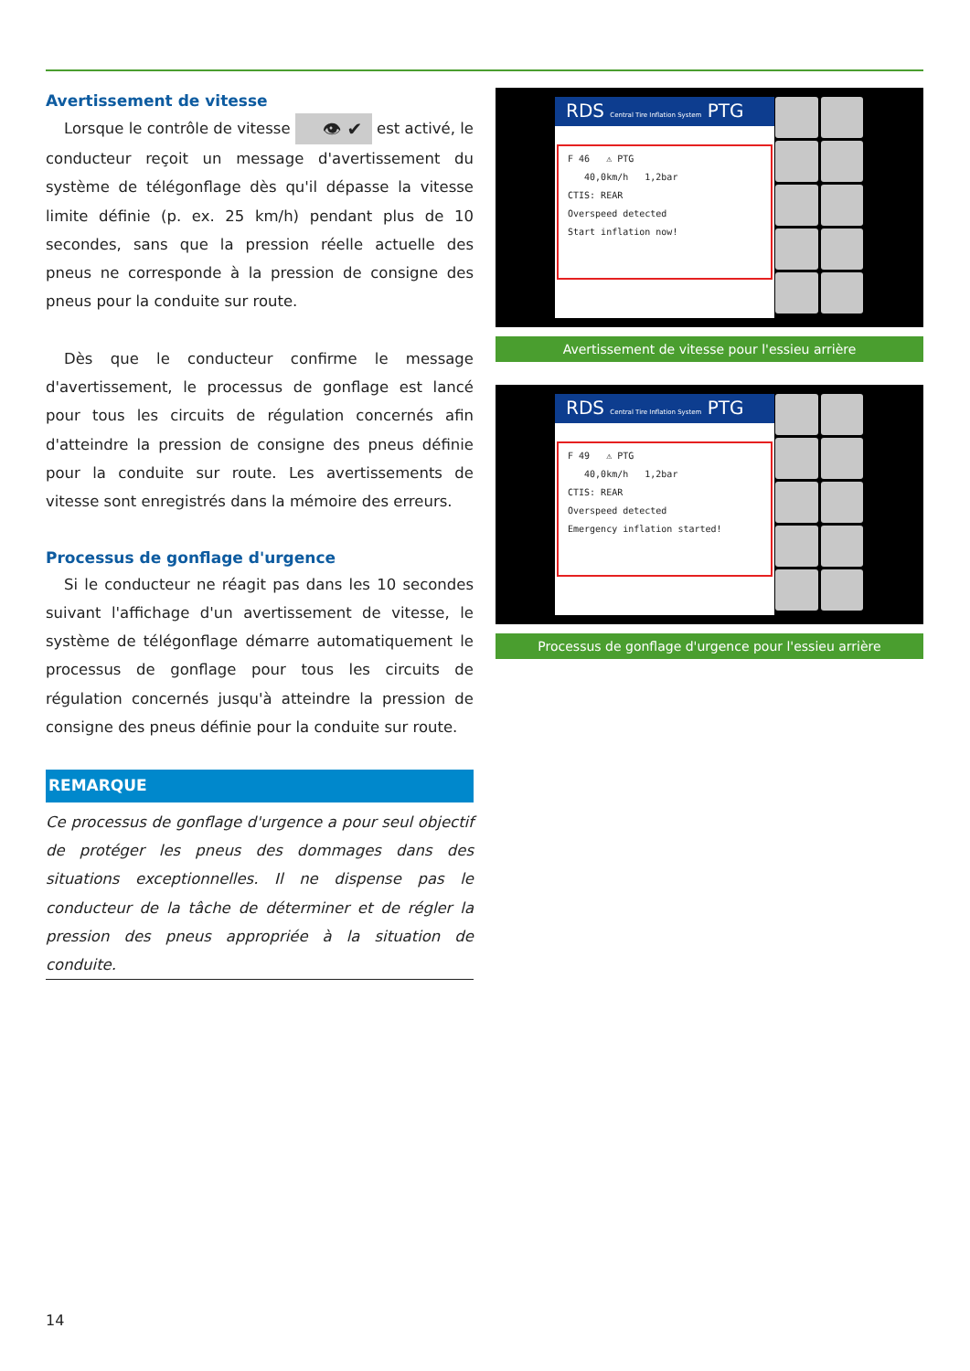Avertissement de vitesse
Lorsque le contrôle de vitesse 👁 ✔ est activé, le conducteur reçoit un message d'avertissement du système de télégonflage dès qu'il dépasse la vitesse limite définie (p. ex. 25 km/h) pendant plus de 10 secondes, sans que la pression réelle actuelle des pneus ne corresponde à la pression de consigne des pneus pour la conduite sur route.
Dès que le conducteur confirme le message d'avertissement, le processus de gonflage est lancé pour tous les circuits de régulation concernés afin d'atteindre la pression de consigne des pneus définie pour la conduite sur route. Les avertissements de vitesse sont enregistrés dans la mémoire des erreurs.
Processus de gonflage d'urgence
Si le conducteur ne réagit pas dans les 10 secondes suivant l'affichage d'un avertissement de vitesse, le système de télégonflage démarre automatiquement le processus de gonflage pour tous les circuits de régulation concernés jusqu'à atteindre la pression de consigne des pneus définie pour la conduite sur route.
REMARQUE
Ce processus de gonflage d'urgence a pour seul objectif de protéger les pneus des dommages dans des situations exceptionnelles. Il ne dispense pas le conducteur de la tâche de déterminer et de régler la pression des pneus appropriée à la situation de conduite.
RDS Central Tire Inflation System PTG
F 46 ⚠ PTG
40,0km/h 1,2bar
CTIS: REAR
Overspeed detected
Start inflation now!
Avertissement de vitesse pour l'essieu arrière
RDS Central Tire Inflation System PTG
F 49 ⚠ PTG
40,0km/h 1,2bar
CTIS: REAR
Overspeed detected
Emergency inflation started!
Processus de gonflage d'urgence pour l'essieu arrière
14